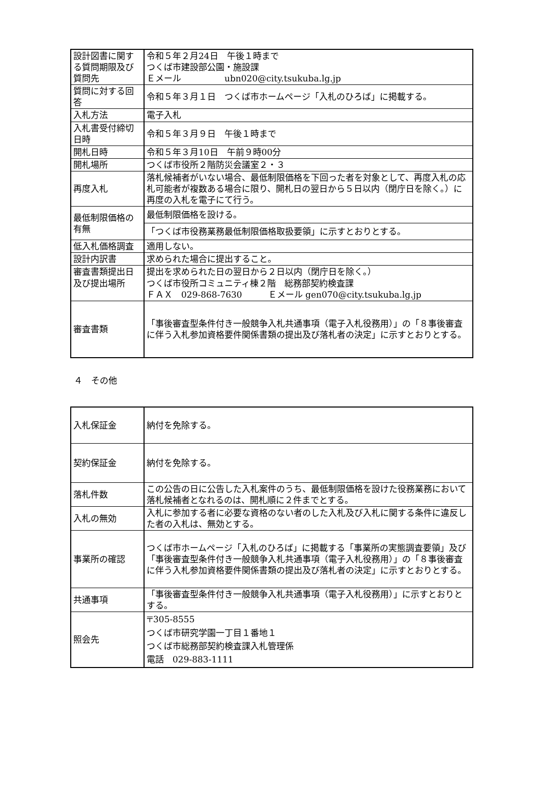| 設計図書に関する質問期限及び質問先 | 令和５年２月24日 午後１時まで つくば市建設部公園・施設課 Ｅメール ubn020@city.tsukuba.lg.jp |
| 質問に対する回答 | 令和５年３月１日 つくば市ホームページ「入札のひろば」に掲載する。 |
| 入札方法 | 電子入札 |
| 入札書受付締切日時 | 令和５年３月９日 午後１時まで |
| 開札日時 | 令和５年３月10日 午前９時00分 |
| 開札場所 | つくば市役所２階防災会議室２・３ |
| 再度入札 | 落札候補者がいない場合、最低制限価格を下回った者を対象として、再度入札の応札可能者が複数ある場合に限り、開札日の翌日から５日以内（閉庁日を除く。）に再度の入札を電子にて行う。 |
| 最低制限価格の有無 | 最低制限価格を設ける。 |
| | 「つくば市役務業務最低制限価格取扱要領」に示すとおりとする。 |
| 低入札価格調査 | 適用しない。 |
| 設計内訳書 | 求められた場合に提出すること。 |
| 審査書類提出日及び提出場所 | 提出を求められた日の翌日から２日以内（閉庁日を除く。） つくば市役所コミュニティ棟２階 総務部契約検査課 ＦＡＸ 029-868-7630 Ｅメール gen070@city.tsukuba.lg.jp |
| 審査書類 | 「事後審査型条件付き一般競争入札共通事項（電子入札役務用）」の「８事後審査に伴う入札参加資格要件関係書類の提出及び落札者の決定」に示すとおりとする。 |
４　その他
| 入札保証金 | 納付を免除する。 |
| 契約保証金 | 納付を免除する。 |
| 落札件数 | この公告の日に公告した入札案件のうち、最低制限価格を設けた役務業務において落札候補者となれるのは、開札順に２件までとする。 |
| 入札の無効 | 入札に参加する者に必要な資格のない者のした入札及び入札に関する条件に違反した者の入札は、無効とする。 |
| 事業所の確認 | つくば市ホームページ「入札のひろば」に掲載する「事業所の実態調査要領」及び「事後審査型条件付き一般競争入札共通事項（電子入札役務用）」の「８事後審査に伴う入札参加資格要件関係書類の提出及び落札者の決定」に示すとおりとする。 |
| 共通事項 | 「事後審査型条件付き一般競争入札共通事項（電子入札役務用）」に示すとおりとする。 |
| 照会先 | 〒305-8555 つくば市研究学園一丁目１番地１ つくば市総務部契約検査課入札管理係 電話 029-883-1111 |